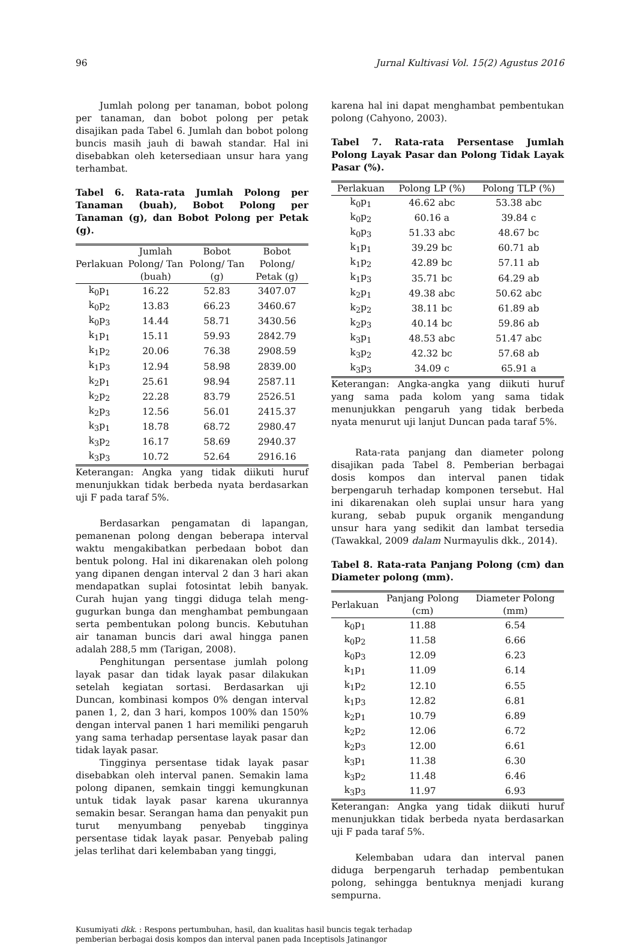96 Jurnal Kultivasi Vol. 15(2) Agustus 2016
Jumlah polong per tanaman, bobot polong per tanaman, dan bobot polong per petak disajikan pada Tabel 6. Jumlah dan bobot polong buncis masih jauh di bawah standar. Hal ini disebabkan oleh ketersediaan unsur hara yang terhambat.
Tabel 6. Rata-rata Jumlah Polong per Tanaman (buah), Bobot Polong per Tanaman (g), dan Bobot Polong per Petak (g).
| Perlakuan | Jumlah Polong/ Tan (buah) | Bobot Polong/ Tan (g) | Bobot Polong/ Petak (g) |
| --- | --- | --- | --- |
| k<sub>0</sub>p<sub>1</sub> | 16.22 | 52.83 | 3407.07 |
| k<sub>0</sub>p<sub>2</sub> | 13.83 | 66.23 | 3460.67 |
| k<sub>0</sub>p<sub>3</sub> | 14.44 | 58.71 | 3430.56 |
| k<sub>1</sub>p<sub>1</sub> | 15.11 | 59.93 | 2842.79 |
| k<sub>1</sub>p<sub>2</sub> | 20.06 | 76.38 | 2908.59 |
| k<sub>1</sub>p<sub>3</sub> | 12.94 | 58.98 | 2839.00 |
| k<sub>2</sub>p<sub>1</sub> | 25.61 | 98.94 | 2587.11 |
| k<sub>2</sub>p<sub>2</sub> | 22.28 | 83.79 | 2526.51 |
| k<sub>2</sub>p<sub>3</sub> | 12.56 | 56.01 | 2415.37 |
| k<sub>3</sub>p<sub>1</sub> | 18.78 | 68.72 | 2980.47 |
| k<sub>3</sub>p<sub>2</sub> | 16.17 | 58.69 | 2940.37 |
| k<sub>3</sub>p<sub>3</sub> | 10.72 | 52.64 | 2916.16 |
Keterangan: Angka yang tidak diikuti huruf menunjukkan tidak berbeda nyata berdasarkan uji F pada taraf 5%.
Berdasarkan pengamatan di lapangan, pemanenan polong dengan beberapa interval waktu mengakibatkan perbedaan bobot dan bentuk polong. Hal ini dikarenakan oleh polong yang dipanen dengan interval 2 dan 3 hari akan mendapatkan suplai fotosintat lebih banyak. Curah hujan yang tinggi diduga telah meng-gugurkan bunga dan menghambat pembungaan serta pembentukan polong buncis. Kebutuhan air tanaman buncis dari awal hingga panen adalah 288,5 mm (Tarigan, 2008).
Penghitungan persentase jumlah polong layak pasar dan tidak layak pasar dilakukan setelah kegiatan sortasi. Berdasarkan uji Duncan, kombinasi kompos 0% dengan interval panen 1, 2, dan 3 hari, kompos 100% dan 150% dengan interval panen 1 hari memiliki pengaruh yang sama terhadap persentase layak pasar dan tidak layak pasar.
Tingginya persentase tidak layak pasar disebabkan oleh interval panen. Semakin lama polong dipanen, semkain tinggi kemungkunan untuk tidak layak pasar karena ukurannya semakin besar. Serangan hama dan penyakit pun turut menyumbang penyebab tingginya persentase tidak layak pasar. Penyebab paling jelas terlihat dari kelembaban yang tinggi,
karena hal ini dapat menghambat pembentukan polong (Cahyono, 2003).
Tabel 7. Rata-rata Persentase Jumlah Polong Layak Pasar dan Polong Tidak Layak Pasar (%).
| Perlakuan | Polong LP (%) | Polong TLP (%) |
| --- | --- | --- |
| k<sub>0</sub>p<sub>1</sub> | 46.62 abc | 53.38 abc |
| k<sub>0</sub>p<sub>2</sub> | 60.16 a | 39.84 c |
| k<sub>0</sub>p<sub>3</sub> | 51.33 abc | 48.67 bc |
| k<sub>1</sub>p<sub>1</sub> | 39.29 bc | 60.71 ab |
| k<sub>1</sub>p<sub>2</sub> | 42.89 bc | 57.11 ab |
| k<sub>1</sub>p<sub>3</sub> | 35.71 bc | 64.29 ab |
| k<sub>2</sub>p<sub>1</sub> | 49.38 abc | 50.62 abc |
| k<sub>2</sub>p<sub>2</sub> | 38.11 bc | 61.89 ab |
| k<sub>2</sub>p<sub>3</sub> | 40.14 bc | 59.86 ab |
| k<sub>3</sub>p<sub>1</sub> | 48.53 abc | 51.47 abc |
| k<sub>3</sub>p<sub>2</sub> | 42.32 bc | 57.68 ab |
| k<sub>3</sub>p<sub>3</sub> | 34.09 c | 65.91 a |
Keterangan: Angka-angka yang diikuti huruf yang sama pada kolom yang sama tidak menunjukkan pengaruh yang tidak berbeda nyata menurut uji lanjut Duncan pada taraf 5%.
Rata-rata panjang dan diameter polong disajikan pada Tabel 8. Pemberian berbagai dosis kompos dan interval panen tidak berpengaruh terhadap komponen tersebut. Hal ini dikarenakan oleh suplai unsur hara yang kurang, sebab pupuk organik mengandung unsur hara yang sedikit dan lambat tersedia (Tawakkal, 2009 dalam Nurmayulis dkk., 2014).
Tabel 8. Rata-rata Panjang Polong (cm) dan Diameter polong (mm).
| Perlakuan | Panjang Polong (cm) | Diameter Polong (mm) |
| --- | --- | --- |
| k<sub>0</sub>p<sub>1</sub> | 11.88 | 6.54 |
| k<sub>0</sub>p<sub>2</sub> | 11.58 | 6.66 |
| k<sub>0</sub>p<sub>3</sub> | 12.09 | 6.23 |
| k<sub>1</sub>p<sub>1</sub> | 11.09 | 6.14 |
| k<sub>1</sub>p<sub>2</sub> | 12.10 | 6.55 |
| k<sub>1</sub>p<sub>3</sub> | 12.82 | 6.81 |
| k<sub>2</sub>p<sub>1</sub> | 10.79 | 6.89 |
| k<sub>2</sub>p<sub>2</sub> | 12.06 | 6.72 |
| k<sub>2</sub>p<sub>3</sub> | 12.00 | 6.61 |
| k<sub>3</sub>p<sub>1</sub> | 11.38 | 6.30 |
| k<sub>3</sub>p<sub>2</sub> | 11.48 | 6.46 |
| k<sub>3</sub>p<sub>3</sub> | 11.97 | 6.93 |
Keterangan: Angka yang tidak diikuti huruf menunjukkan tidak berbeda nyata berdasarkan uji F pada taraf 5%.
Kelembaban udara dan interval panen diduga berpengaruh terhadap pembentukan polong, sehingga bentuknya menjadi kurang sempurna.
Kusumiyati dkk. : Respons pertumbuhan, hasil, dan kualitas hasil buncis tegak terhadap
pemberian berbagai dosis kompos dan interval panen pada Inceptisols Jatinangor